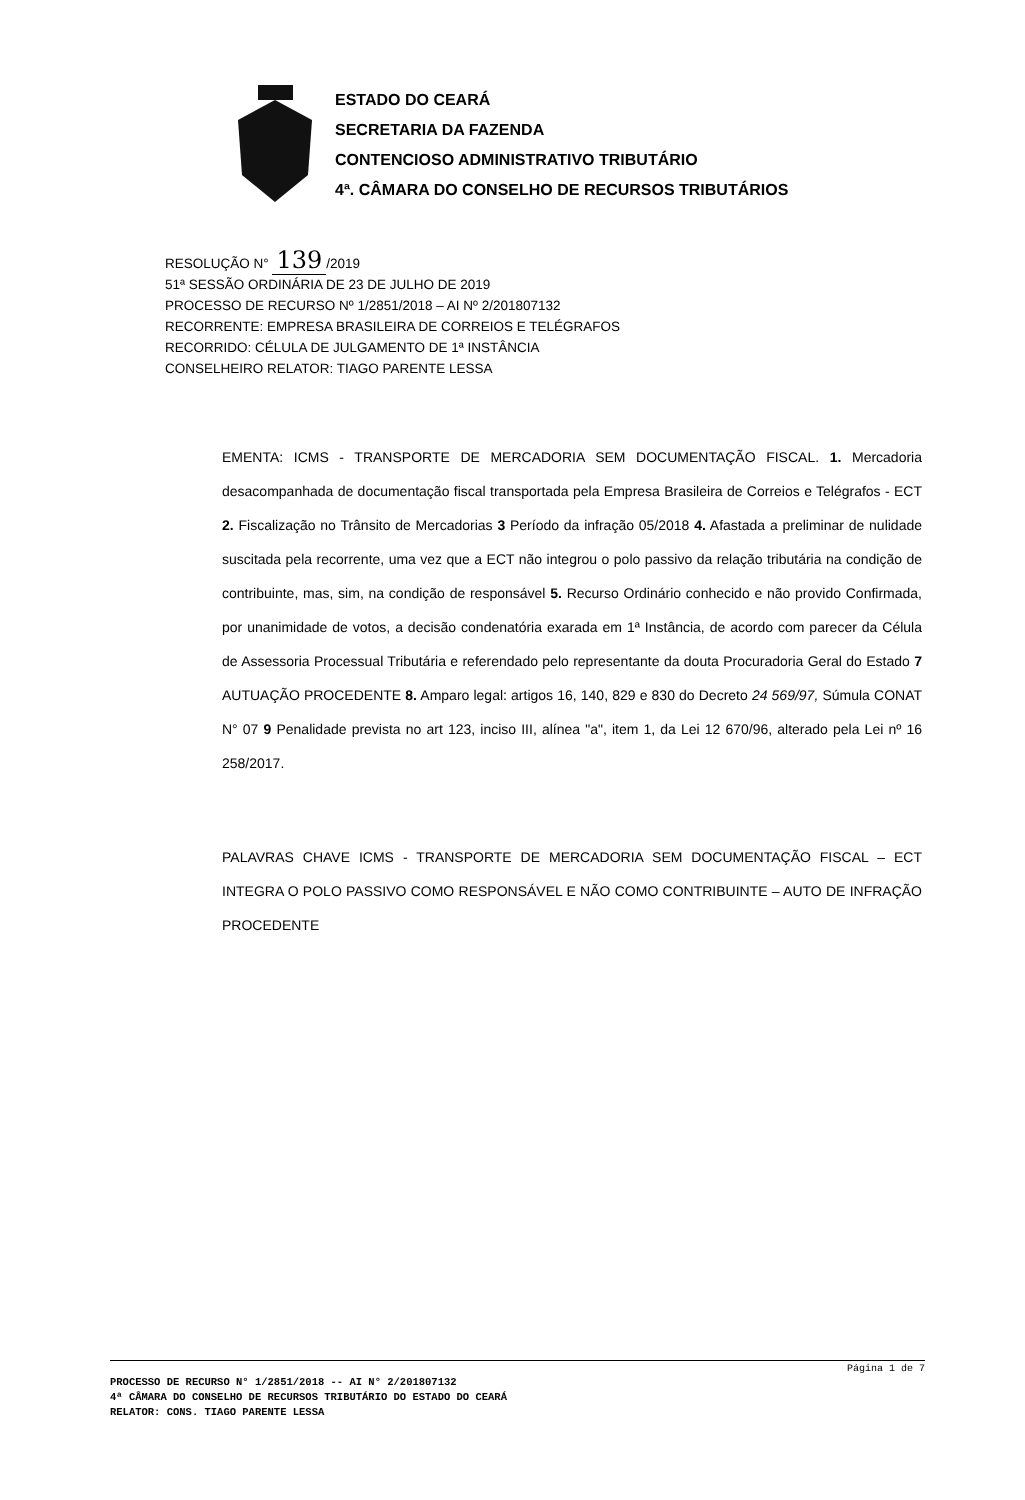ESTADO DO CEARÁ
SECRETARIA DA FAZENDA
CONTENCIOSO ADMINISTRATIVO TRIBUTÁRIO
4ª. CÂMARA DO CONSELHO DE RECURSOS TRIBUTÁRIOS
RESOLUÇÃO N° 139 /2019
51ª SESSÃO ORDINÁRIA DE 23 DE JULHO DE 2019
PROCESSO DE RECURSO Nº 1/2851/2018 – AI Nº 2/201807132
RECORRENTE: EMPRESA BRASILEIRA DE CORREIOS E TELÉGRAFOS
RECORRIDO: CÉLULA DE JULGAMENTO DE 1ª INSTÂNCIA
CONSELHEIRO RELATOR: TIAGO PARENTE LESSA
EMENTA: ICMS - TRANSPORTE DE MERCADORIA SEM DOCUMENTAÇÃO FISCAL. 1. Mercadoria desacompanhada de documentação fiscal transportada pela Empresa Brasileira de Correios e Telégrafos - ECT 2. Fiscalização no Trânsito de Mercadorias 3 Período da infração 05/2018 4. Afastada a preliminar de nulidade suscitada pela recorrente, uma vez que a ECT não integrou o polo passivo da relação tributária na condição de contribuinte, mas, sim, na condição de responsável 5. Recurso Ordinário conhecido e não provido Confirmada, por unanimidade de votos, a decisão condenatória exarada em 1ª Instância, de acordo com parecer da Célula de Assessoria Processual Tributária e referendado pelo representante da douta Procuradoria Geral do Estado 7 AUTUAÇÃO PROCEDENTE 8. Amparo legal: artigos 16, 140, 829 e 830 do Decreto 24 569/97, Súmula CONAT N° 07 9 Penalidade prevista no art 123, inciso III, alínea "a", item 1, da Lei 12 670/96, alterado pela Lei nº 16 258/2017.
PALAVRAS CHAVE ICMS - TRANSPORTE DE MERCADORIA SEM DOCUMENTAÇÃO FISCAL – ECT INTEGRA O POLO PASSIVO COMO RESPONSÁVEL E NÃO COMO CONTRIBUINTE – AUTO DE INFRAÇÃO PROCEDENTE
Página 1 de 7
PROCESSO DE RECURSO N° 1/2851/2018 -- AI N° 2/201807132
4ª CÂMARA DO CONSELHO DE RECURSOS TRIBUTÁRIO DO ESTADO DO CEARÁ
RELATOR: CONS. TIAGO PARENTE LESSA